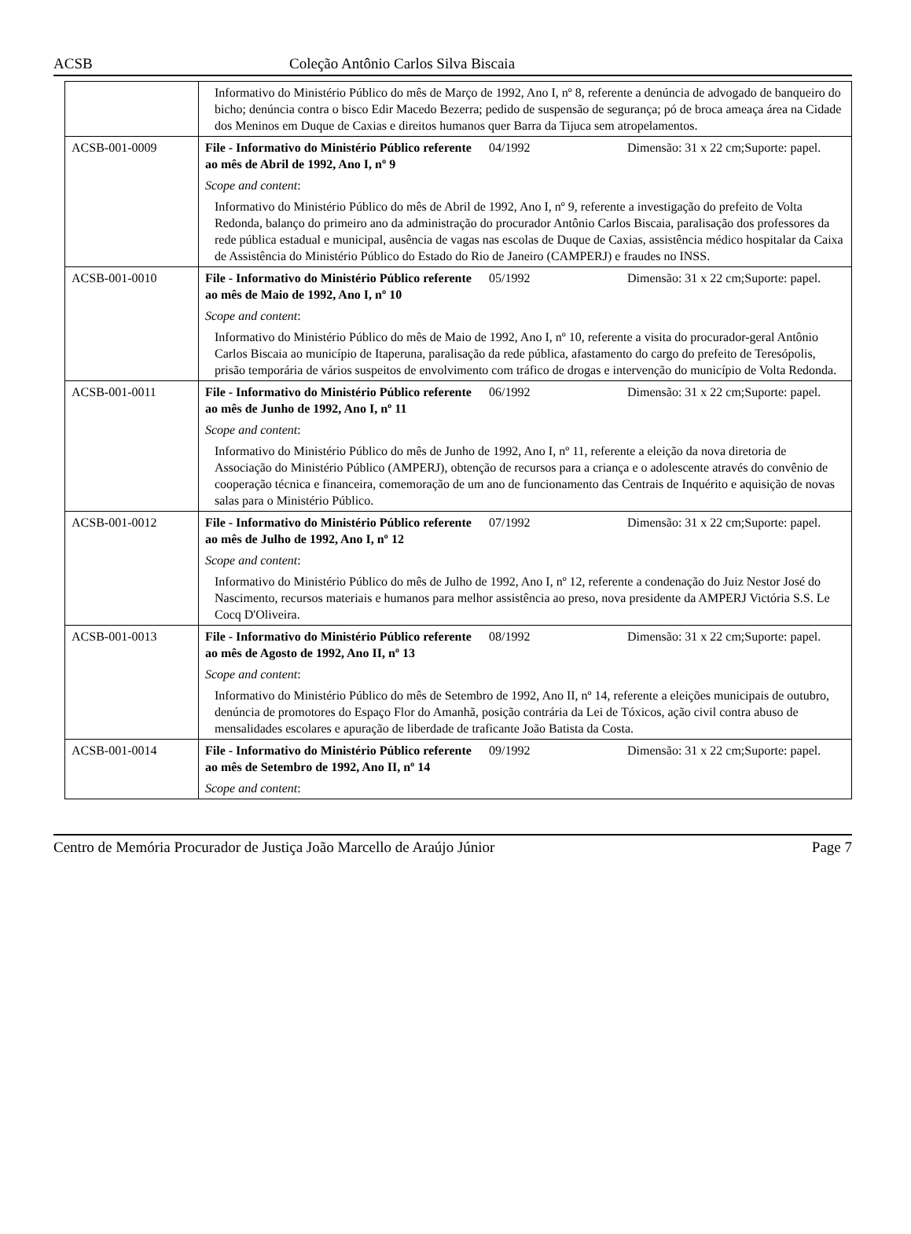ACSB Coleção Antônio Carlos Silva Biscaia
| | Informativo do Ministério Público do mês de Março de 1992, Ano I, nº 8, referente a denúncia de advogado de banqueiro do bicho; denúncia contra o bisco Edir Macedo Bezerra; pedido de suspensão de segurança; pó de broca ameaça área na Cidade dos Meninos em Duque de Caxias e direitos humanos quer Barra da Tijuca sem atropelamentos. | | |
| ACSB-001-0009 | File - Informativo do Ministério Público referente ao mês de Abril de 1992, Ano I, nº 9 | 04/1992 | Dimensão: 31 x 22 cm;Suporte: papel. |
| | Scope and content : | | |
| | Informativo do Ministério Público do mês de Abril de 1992, Ano I, nº 9, referente a investigação do prefeito de Volta Redonda, balanço do primeiro ano da administração do procurador Antônio Carlos Biscaia, paralisação dos professores da rede pública estadual e municipal, ausência de vagas nas escolas de Duque de Caxias, assistência médico hospitalar da Caixa de Assistência do Ministério Público do Estado do Rio de Janeiro (CAMPERJ) e fraudes no INSS. | | |
| ACSB-001-0010 | File - Informativo do Ministério Público referente ao mês de Maio de 1992, Ano I, nº 10 | 05/1992 | Dimensão: 31 x 22 cm;Suporte: papel. |
| | Scope and content : | | |
| | Informativo do Ministério Público do mês de Maio de 1992, Ano I, nº 10, referente a visita do procurador-geral Antônio Carlos Biscaia ao município de Itaperuna, paralisação da rede pública, afastamento do cargo do prefeito de Teresópolis, prisão temporária de vários suspeitos de envolvimento com tráfico de drogas e intervenção do município de Volta Redonda. | | |
| ACSB-001-0011 | File - Informativo do Ministério Público referente ao mês de Junho de 1992, Ano I, nº 11 | 06/1992 | Dimensão: 31 x 22 cm;Suporte: papel. |
| | Scope and content : | | |
| | Informativo do Ministério Público do mês de Junho de 1992, Ano I, nº 11, referente a eleição da nova diretoria de Associação do Ministério Público (AMPERJ), obtenção de recursos para a criança e o adolescente através do convênio de cooperação técnica e financeira, comemoração de um ano de funcionamento das Centrais de Inquérito e aquisição de novas salas para o Ministério Público. | | |
| ACSB-001-0012 | File - Informativo do Ministério Público referente ao mês de Julho de 1992, Ano I, nº 12 | 07/1992 | Dimensão: 31 x 22 cm;Suporte: papel. |
| | Scope and content : | | |
| | Informativo do Ministério Público do mês de Julho de 1992, Ano I, nº 12, referente a condenação do Juiz Nestor José do Nascimento, recursos materiais e humanos para melhor assistência ao preso, nova presidente da AMPERJ Victória S.S. Le Cocq D'Oliveira. | | |
| ACSB-001-0013 | File - Informativo do Ministério Público referente ao mês de Agosto de 1992, Ano II, nº 13 | 08/1992 | Dimensão: 31 x 22 cm;Suporte: papel. |
| | Scope and content : | | |
| | Informativo do Ministério Público do mês de Setembro de 1992, Ano II, nº 14, referente a eleições municipais de outubro, denúncia de promotores do Espaço Flor do Amanhã, posição contrária da Lei de Tóxicos, ação civil contra abuso de mensalidades escolares e apuração de liberdade de traficante João Batista da Costa. | | |
| ACSB-001-0014 | File - Informativo do Ministério Público referente ao mês de Setembro de 1992, Ano II, nº 14 | 09/1992 | Dimensão: 31 x 22 cm;Suporte: papel. |
| | Scope and content : | | |
Centro de Memória Procurador de Justiça João Marcello de Araújo Júnior Page 7